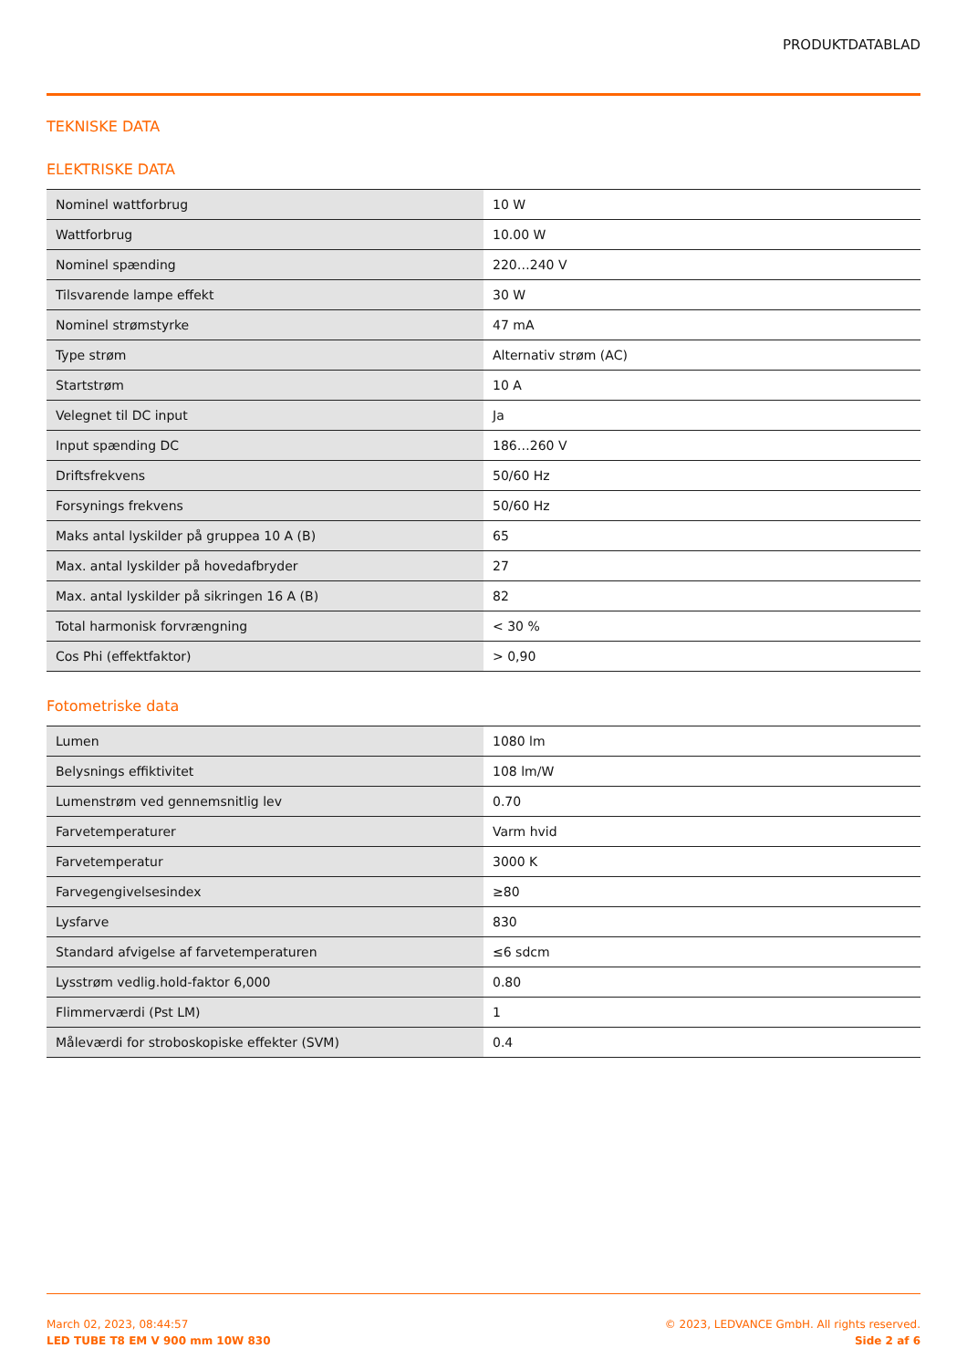PRODUKTDATABLAD
TEKNISKE DATA
ELEKTRISKE DATA
| Nominel wattforbrug | 10 W |
| Wattforbrug | 10.00 W |
| Nominel spænding | 220…240 V |
| Tilsvarende lampe effekt | 30 W |
| Nominel strømstyrke | 47 mA |
| Type strøm | Alternativ strøm (AC) |
| Startstrøm | 10 A |
| Velegnet til DC input | Ja |
| Input spænding DC | 186…260 V |
| Driftsfrekvens | 50/60 Hz |
| Forsynings frekvens | 50/60 Hz |
| Maks antal lyskilder på gruppea 10 A (B) | 65 |
| Max. antal lyskilder på hovedafbryder | 27 |
| Max. antal lyskilder på sikringen 16 A (B) | 82 |
| Total harmonisk forvrængning | < 30 % |
| Cos Phi (effektfaktor) | > 0,90 |
Fotometriske data
| Lumen | 1080 lm |
| Belysnings effiktivitet | 108 lm/W |
| Lumenstrøm ved gennemsnitlig lev | 0.70 |
| Farvetemperaturer | Varm hvid |
| Farvetemperatur | 3000 K |
| Farvegengivelsesindex | ≥80 |
| Lysfarve | 830 |
| Standard afvigelse af farvetemperaturen | ≤6 sdcm |
| Lysstrøm vedlig.hold-faktor 6,000 | 0.80 |
| Flimmerværdi (Pst LM) | 1 |
| Måleværdi for stroboskopiske effekter (SVM) | 0.4 |
March 02, 2023, 08:44:57
LED TUBE T8 EM V 900 mm 10W 830
© 2023, LEDVANCE GmbH. All rights reserved.
Side 2 af 6